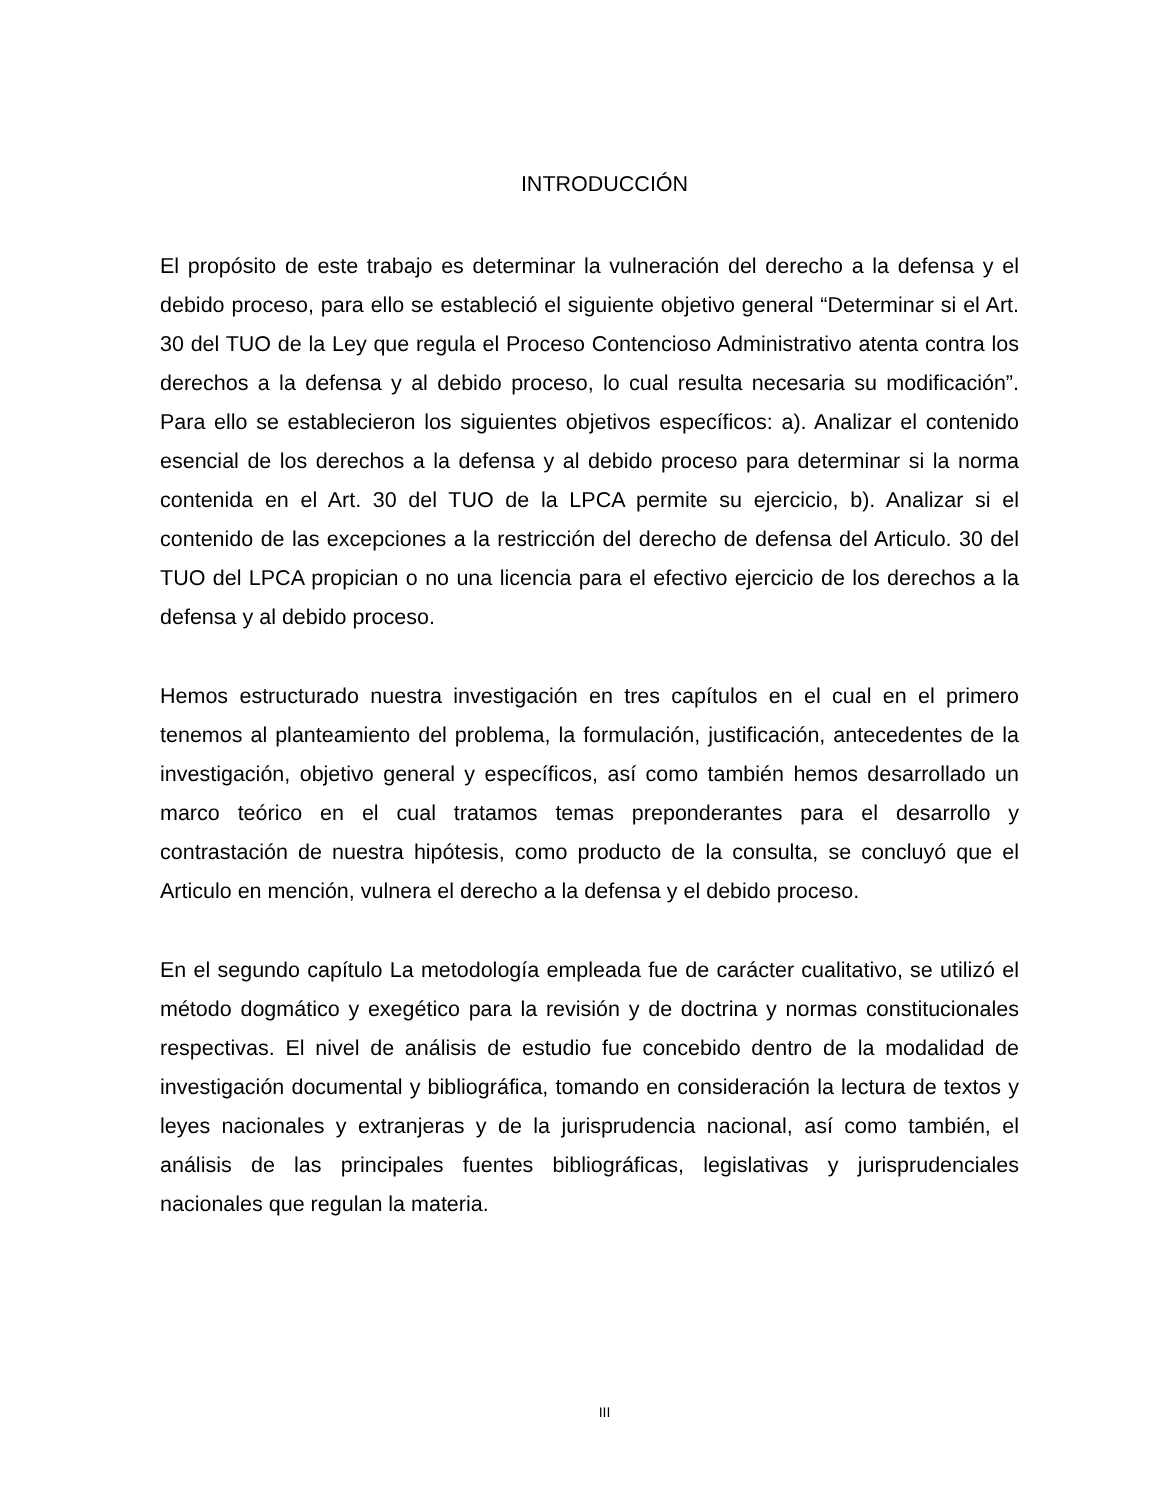INTRODUCCIÓN
El propósito de este trabajo es determinar la vulneración del derecho a la defensa y el debido proceso, para ello se estableció el siguiente objetivo general “Determinar si el Art. 30 del TUO de la Ley que regula el Proceso Contencioso Administrativo atenta contra los derechos a la defensa y al debido proceso, lo cual resulta necesaria su modificación”. Para ello se establecieron los siguientes objetivos específicos: a). Analizar el contenido esencial de los derechos a la defensa y al debido proceso para determinar si la norma contenida en el Art. 30 del TUO de la LPCA permite su ejercicio, b). Analizar si el contenido de las excepciones a la restricción del derecho de defensa del Articulo. 30 del TUO del LPCA propician o no una licencia para el efectivo ejercicio de los derechos a la defensa y al debido proceso.
Hemos estructurado nuestra investigación en tres capítulos en el cual en el primero tenemos al planteamiento del problema, la formulación, justificación, antecedentes de la investigación, objetivo general y específicos, así como también hemos desarrollado un marco teórico en el cual tratamos temas preponderantes para el desarrollo y contrastación de nuestra hipótesis, como producto de la consulta, se concluyó que el Articulo en mención, vulnera el derecho a la defensa y el debido proceso.
En el segundo capítulo La metodología empleada fue de carácter cualitativo, se utilizó el método dogmático y exegético para la revisión y de doctrina y normas constitucionales respectivas. El nivel de análisis de estudio fue concebido dentro de la modalidad de investigación documental y bibliográfica, tomando en consideración la lectura de textos y leyes nacionales y extranjeras y de la jurisprudencia nacional, así como también, el análisis de las principales fuentes bibliográficas, legislativas y jurisprudenciales nacionales que regulan la materia.
III